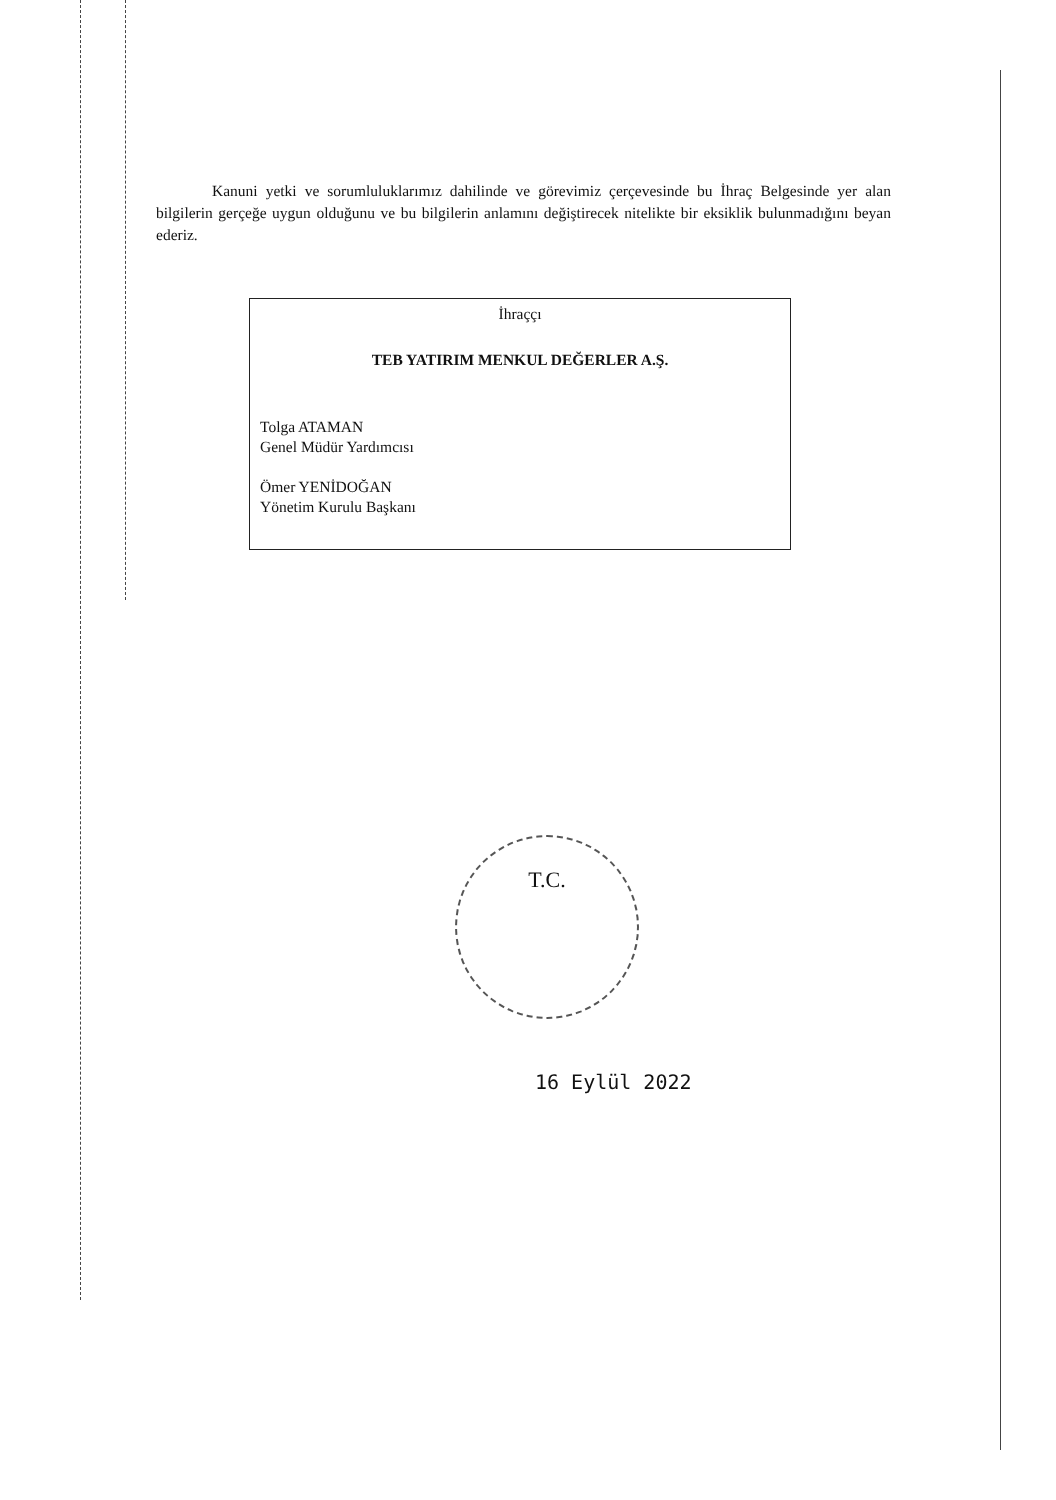Kanuni yetki ve sorumluluklarımız dahilinde ve görevimiz çerçevesinde bu İhraç Belgesinde yer alan bilgilerin gerçeğe uygun olduğunu ve bu bilgilerin anlamını değiştirecek nitelikte bir eksiklik bulunmadığını beyan ederiz.
İhraççı
TEB YATIRIM MENKUL DEĞERLER A.Ş.
Tolga ATAMAN
Genel Müdür Yardımcısı
Ömer YENİDOĞAN
Yönetim Kurulu Başkanı
T.C.
16 Eylül 2022